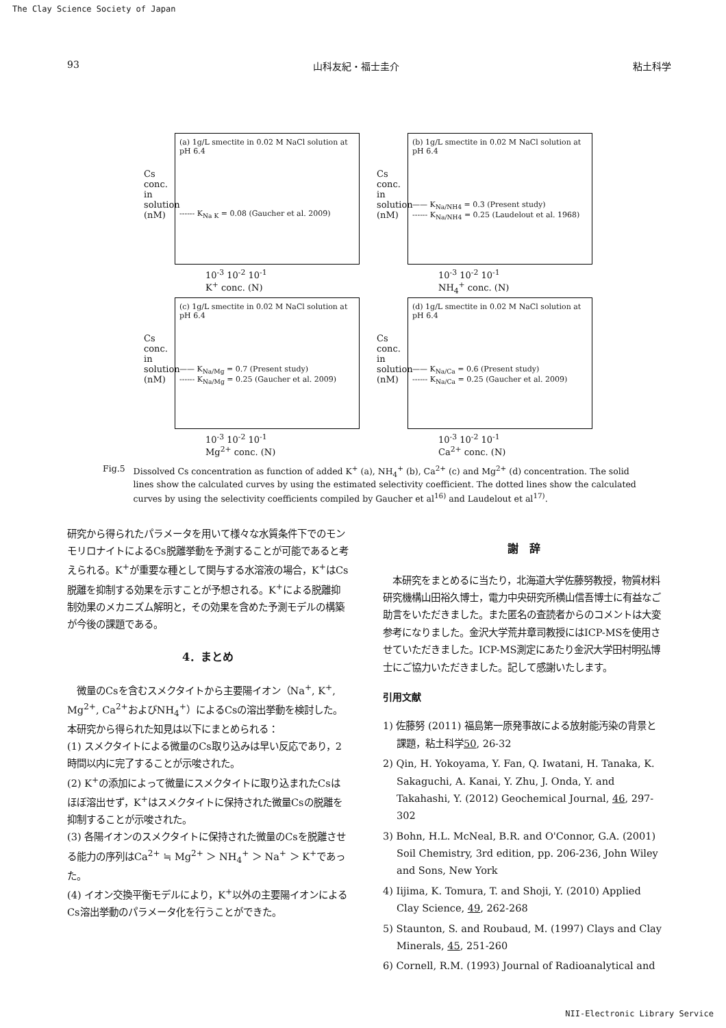The Clay Science Society of Japan
93 山科友紀・福士圭介 粘土科学
Cs conc. in solution (nM)
(a) 1g/L smectite in 0.02 M NaCl solution at pH 6.4
------ K<sub>Na K</sub> = 0.08 (Gaucher et al. 2009)
10<sup>-3</sup> 10<sup>-2</sup> 10<sup>-1</sup>
K<sup>+</sup> conc. (N)
Cs conc. in solution (nM)
(b) 1g/L smectite in 0.02 M NaCl solution at pH 6.4
—— K<sub>Na/NH4</sub> = 0.3 (Present study)
------ K<sub>Na/NH4</sub> = 0.25 (Laudelout et al. 1968)
10<sup>-3</sup> 10<sup>-2</sup> 10<sup>-1</sup>
NH<sub>4</sub><sup>+</sup> conc. (N)
Cs conc. in solution (nM)
(c) 1g/L smectite in 0.02 M NaCl solution at pH 6.4
—— K<sub>Na/Mg</sub> = 0.7 (Present study)
------ K<sub>Na/Mg</sub> = 0.25 (Gaucher et al. 2009)
10<sup>-3</sup> 10<sup>-2</sup> 10<sup>-1</sup>
Mg<sup>2+</sup> conc. (N)
Cs conc. in solution (nM)
(d) 1g/L smectite in 0.02 M NaCl solution at pH 6.4
—— K<sub>Na/Ca</sub> = 0.6 (Present study)
------ K<sub>Na/Ca</sub> = 0.25 (Gaucher et al. 2009)
10<sup>-3</sup> 10<sup>-2</sup> 10<sup>-1</sup>
Ca<sup>2+</sup> conc. (N)
Fig.5 Dissolved Cs concentration as function of added K<sup>+</sup> (a), NH<sub>4</sub><sup>+</sup> (b), Ca<sup>2+</sup> (c) and Mg<sup>2+</sup> (d) concentration. The solid lines show the calculated curves by using the estimated selectivity coefficient. The dotted lines show the calculated curves by using the selectivity coefficients compiled by Gaucher et al<sup>16)</sup> and Laudelout et al<sup>17)</sup>.
研究から得られたパラメータを用いて様々な水質条件下でのモンモリロナイトによるCs脱離挙動を予測することが可能であると考えられる。K<sup>+</sup>が重要な種として関与する水溶液の場合，K<sup>+</sup>はCs脱離を抑制する効果を示すことが予想される。K<sup>+</sup>による脱離抑制効果のメカニズム解明と，その効果を含めた予測モデルの構築が今後の課題である。
4．まとめ
　微量のCsを含むスメクタイトから主要陽イオン（Na<sup>+</sup>, K<sup>+</sup>, Mg<sup>2+</sup>, Ca<sup>2+</sup>およびNH<sub>4</sub><sup>+</sup>）によるCsの溶出挙動を検討した。本研究から得られた知見は以下にまとめられる：
(1) スメクタイトによる微量のCs取り込みは早い反応であり，2時間以内に完了することが示唆された。
(2) K<sup>+</sup>の添加によって微量にスメクタイトに取り込まれたCsはほぼ溶出せず，K<sup>+</sup>はスメクタイトに保持された微量Csの脱離を抑制することが示唆された。
(3) 各陽イオンのスメクタイトに保持された微量のCsを脱離させる能力の序列はCa<sup>2+</sup> ≒ Mg<sup>2+</sup> ＞ NH<sub>4</sub><sup>+</sup> ＞ Na<sup>+</sup> ＞ K<sup>+</sup>であった。
(4) イオン交換平衡モデルにより，K<sup>+</sup>以外の主要陽イオンによるCs溶出挙動のパラメータ化を行うことができた。
謝　辞
　本研究をまとめるに当たり，北海道大学佐藤努教授，物質材料研究機構山田裕久博士，電力中央研究所横山信吾博士に有益なご助言をいただきました。また匿名の査読者からのコメントは大変参考になりました。金沢大学荒井章司教授にはICP-MSを使用させていただきました。ICP-MS測定にあたり金沢大学田村明弘博士にご協力いただきました。記して感謝いたします。
引用文献
1) 佐藤努 (2011) 福島第一原発事故による放射能汚染の背景と課題，粘土科学50, 26-32
2) Qin, H. Yokoyama, Y. Fan, Q. Iwatani, H. Tanaka, K. Sakaguchi, A. Kanai, Y. Zhu, J. Onda, Y. and Takahashi, Y. (2012) Geochemical Journal, 46, 297-302
3) Bohn, H.L. McNeal, B.R. and O'Connor, G.A. (2001) Soil Chemistry, 3rd edition, pp. 206-236, John Wiley and Sons, New York
4) Iijima, K. Tomura, T. and Shoji, Y. (2010) Applied Clay Science, 49, 262-268
5) Staunton, S. and Roubaud, M. (1997) Clays and Clay Minerals, 45, 251-260
6) Cornell, R.M. (1993) Journal of Radioanalytical and
NII-Electronic Library Service